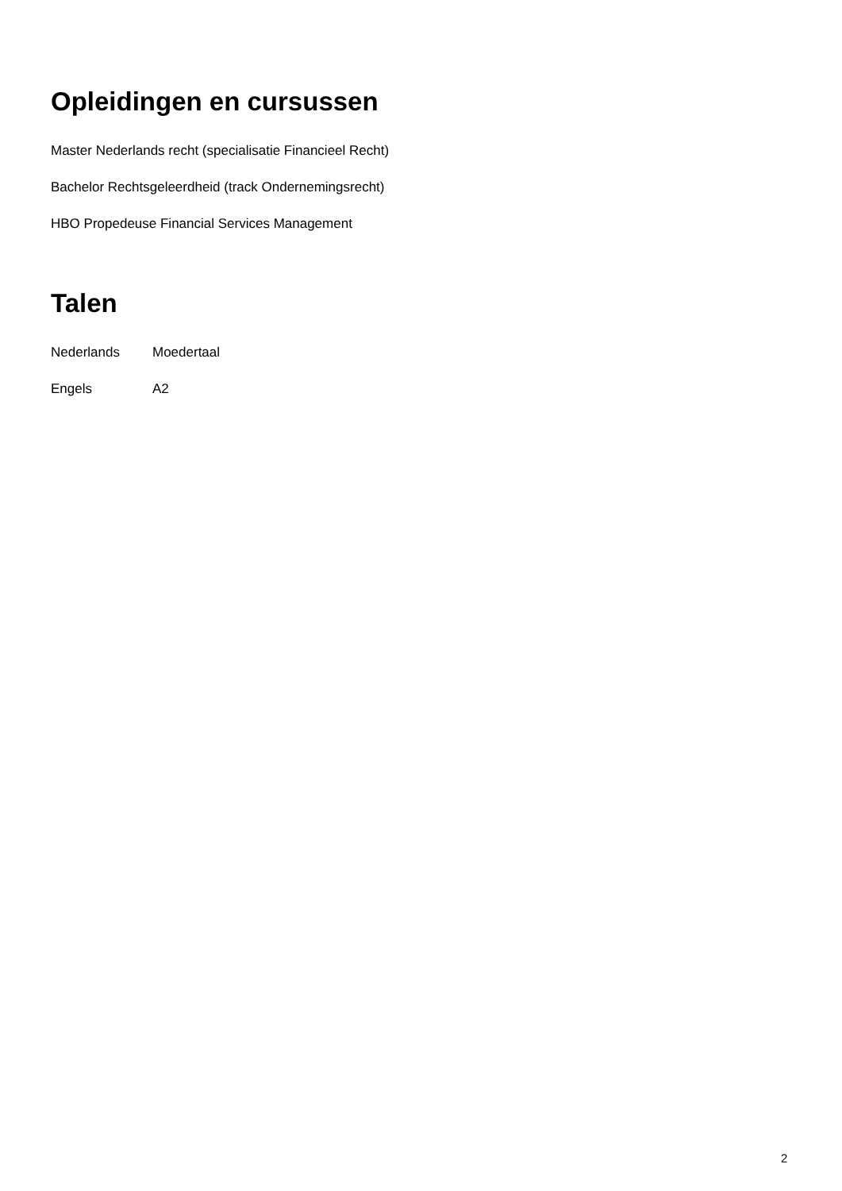Opleidingen en cursussen
Master Nederlands recht (specialisatie Financieel Recht)
Bachelor Rechtsgeleerdheid (track Ondernemingsrecht)
HBO Propedeuse Financial Services Management
Talen
Nederlands Moedertaal
Engels A2
2